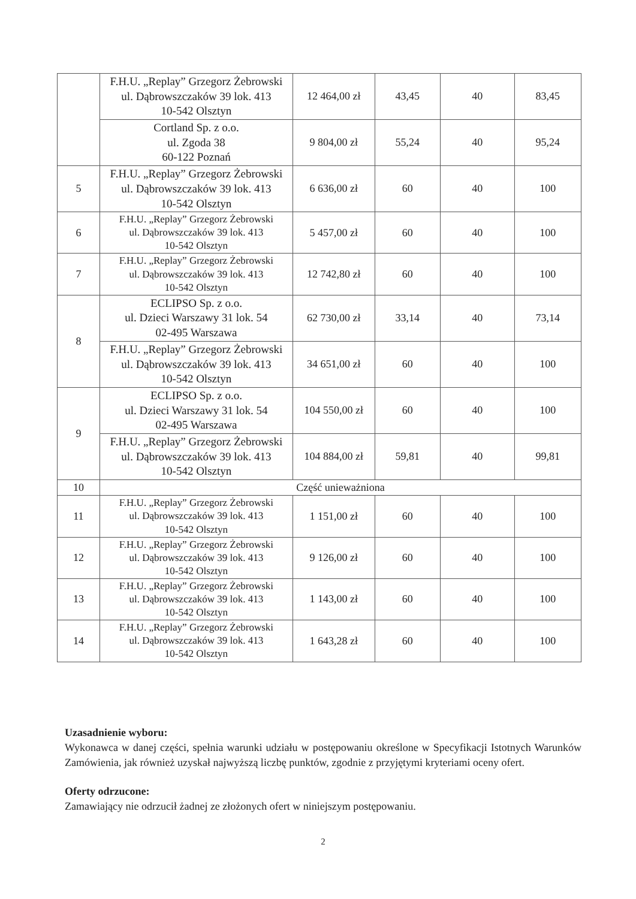| | F.H.U. „Replay” Grzegorz Żebrowski ul. Dąbrowszczaków 39 lok. 413 10-542 Olsztyn | 12 464,00 zł | 43,45 | 40 | 83,45 |
| | Cortland Sp. z o.o. ul. Zgoda 38 60-122 Poznań | 9 804,00 zł | 55,24 | 40 | 95,24 |
| 5 | F.H.U. „Replay” Grzegorz Żebrowski ul. Dąbrowszczaków 39 lok. 413 10-542 Olsztyn | 6 636,00 zł | 60 | 40 | 100 |
| 6 | F.H.U. „Replay” Grzegorz Żebrowski ul. Dąbrowszczaków 39 lok. 413 10-542 Olsztyn | 5 457,00 zł | 60 | 40 | 100 |
| 7 | F.H.U. „Replay” Grzegorz Żebrowski ul. Dąbrowszczaków 39 lok. 413 10-542 Olsztyn | 12 742,80 zł | 60 | 40 | 100 |
| 8 | ECLIPSO Sp. z o.o. ul. Dzieci Warszawy 31 lok. 54 02-495 Warszawa | 62 730,00 zł | 33,14 | 40 | 73,14 |
| | F.H.U. „Replay” Grzegorz Żebrowski ul. Dąbrowszczaków 39 lok. 413 10-542 Olsztyn | 34 651,00 zł | 60 | 40 | 100 |
| 9 | ECLIPSO Sp. z o.o. ul. Dzieci Warszawy 31 lok. 54 02-495 Warszawa | 104 550,00 zł | 60 | 40 | 100 |
| | F.H.U. „Replay” Grzegorz Żebrowski ul. Dąbrowszczaków 39 lok. 413 10-542 Olsztyn | 104 884,00 zł | 59,81 | 40 | 99,81 |
| 10 | Część unieważniona | | | | |
| 11 | F.H.U. „Replay” Grzegorz Żebrowski ul. Dąbrowszczaków 39 lok. 413 10-542 Olsztyn | 1 151,00 zł | 60 | 40 | 100 |
| 12 | F.H.U. „Replay” Grzegorz Żebrowski ul. Dąbrowszczaków 39 lok. 413 10-542 Olsztyn | 9 126,00 zł | 60 | 40 | 100 |
| 13 | F.H.U. „Replay” Grzegorz Żebrowski ul. Dąbrowszczaków 39 lok. 413 10-542 Olsztyn | 1 143,00 zł | 60 | 40 | 100 |
| 14 | F.H.U. „Replay” Grzegorz Żebrowski ul. Dąbrowszczaków 39 lok. 413 10-542 Olsztyn | 1 643,28 zł | 60 | 40 | 100 |
Uzasadnienie wyboru:
Wykonawca w danej części, spełnia warunki udziału w postępowaniu określone w Specyfikacji Istotnych Warunków Zamówienia, jak również uzyskał najwyższą liczbę punktów, zgodnie z przyjętymi kryteriami oceny ofert.
Oferty odrzucone:
Zamawiający nie odrzucił żadnej ze złożonych ofert w niniejszym postępowaniu.
2